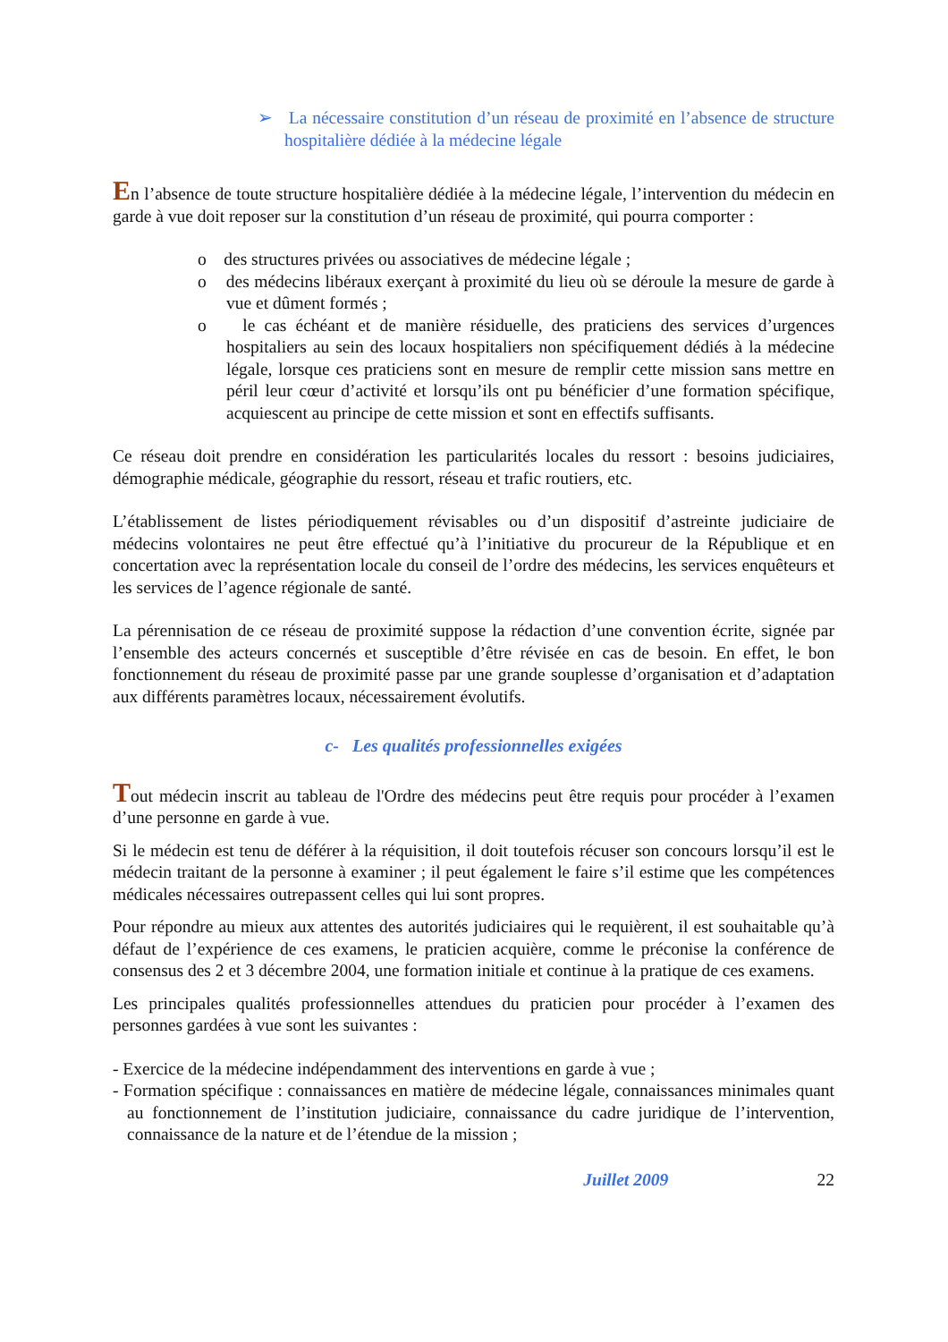➢ La nécessaire constitution d’un réseau de proximité en l’absence de structure hospitalière dédiée à la médecine légale
En l’absence de toute structure hospitalière dédiée à la médecine légale, l’intervention du médecin en garde à vue doit reposer sur la constitution d’un réseau de proximité, qui pourra comporter :
o des structures privées ou associatives de médecine légale ;
o des médecins libéraux exerçant à proximité du lieu où se déroule la mesure de garde à vue et dûment formés ;
o le cas échéant et de manière résiduelle, des praticiens des services d’urgences hospitaliers au sein des locaux hospitaliers non spécifiquement dédiés à la médecine légale, lorsque ces praticiens sont en mesure de remplir cette mission sans mettre en péril leur cœur d’activité et lorsqu’ils ont pu bénéficier d’une formation spécifique, acquiescent au principe de cette mission et sont en effectifs suffisants.
Ce réseau doit prendre en considération les particularités locales du ressort : besoins judiciaires, démographie médicale, géographie du ressort, réseau et trafic routiers, etc.
L’établissement de listes périodiquement révisables ou d’un dispositif d’astreinte judiciaire de médecins volontaires ne peut être effectué qu’à l’initiative du procureur de la République et en concertation avec la représentation locale du conseil de l’ordre des médecins, les services enquêteurs et les services de l’agence régionale de santé.
La pérennisation de ce réseau de proximité suppose la rédaction d’une convention écrite, signée par l’ensemble des acteurs concernés et susceptible d’être révisée en cas de besoin. En effet, le bon fonctionnement du réseau de proximité passe par une grande souplesse d’organisation et d’adaptation aux différents paramètres locaux, nécessairement évolutifs.
c- Les qualités professionnelles exigées
Tout médecin inscrit au tableau de l'Ordre des médecins peut être requis pour procéder à l’examen d’une personne en garde à vue.
Si le médecin est tenu de déférer à la réquisition, il doit toutefois récuser son concours lorsqu’il est le médecin traitant de la personne à examiner ; il peut également le faire s’il estime que les compétences médicales nécessaires outrepassent celles qui lui sont propres.
Pour répondre au mieux aux attentes des autorités judiciaires qui le requièrent, il est souhaitable qu’à défaut de l’expérience de ces examens, le praticien acquière, comme le préconise la conférence de consensus des 2 et 3 décembre 2004, une formation initiale et continue à la pratique de ces examens.
Les principales qualités professionnelles attendues du praticien pour procéder à l’examen des personnes gardées à vue sont les suivantes :
- Exercice de la médecine indépendamment des interventions en garde à vue ;
- Formation spécifique : connaissances en matière de médecine légale, connaissances minimales quant au fonctionnement de l’institution judiciaire, connaissance du cadre juridique de l’intervention, connaissance de la nature et de l’étendue de la mission ;
Juillet 2009 22